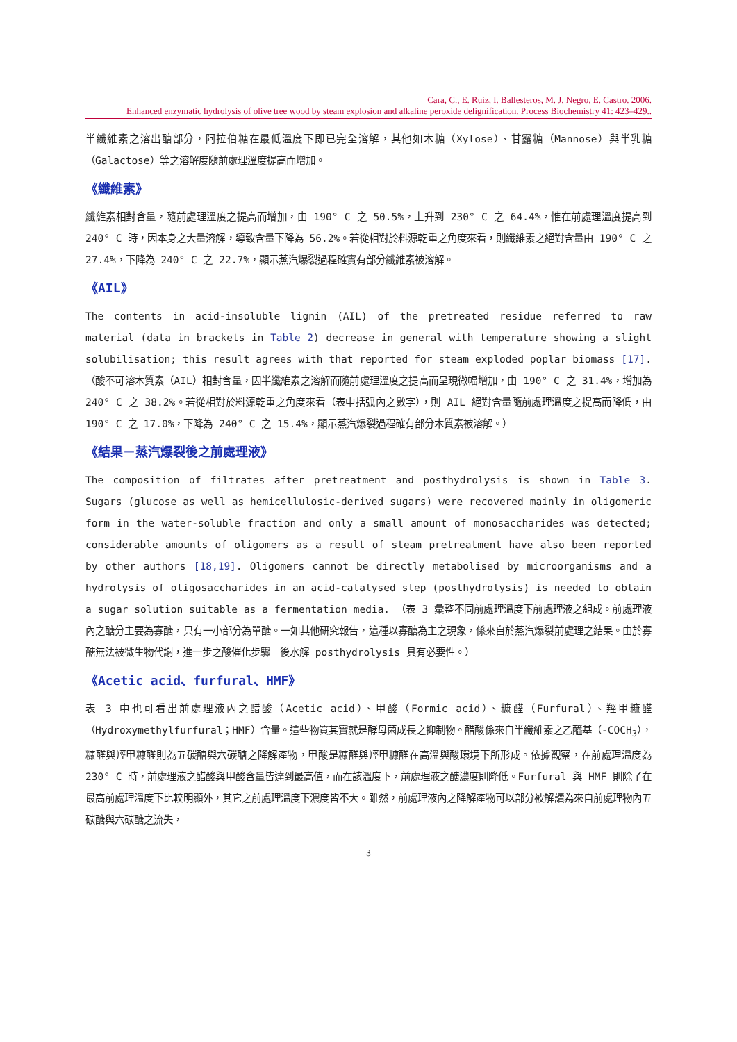Cara, C., E. Ruiz, I. Ballesteros, M. J. Negro, E. Castro. 2006.
Enhanced enzymatic hydrolysis of olive tree wood by steam explosion and alkaline peroxide delignification. Process Biochemistry 41: 423–429..
半纖維素之溶出醣部分，阿拉伯糖在最低溫度下即已完全溶解，其他如木糖（Xylose）、甘露糖（Mannose）與半乳糖（Galactose）等之溶解度隨前處理溫度提高而增加。
《纖維素》
纖維素相對含量，隨前處理溫度之提高而增加，由 190° C 之 50.5%，上升到 230° C 之 64.4%，惟在前處理溫度提高到 240° C 時，因本身之大量溶解，導致含量下降為 56.2%。若從相對於料源乾重之角度來看，則纖維素之絕對含量由 190° C 之 27.4%，下降為 240° C 之 22.7%，顯示蒸汽爆裂過程確實有部分纖維素被溶解。
《AIL》
The contents in acid-insoluble lignin (AIL) of the pretreated residue referred to raw material (data in brackets in Table 2) decrease in general with temperature showing a slight solubilisation; this result agrees with that reported for steam exploded poplar biomass [17].（酸不可溶木質素（AIL）相對含量，因半纖維素之溶解而隨前處理溫度之提高而呈現微幅增加，由 190° C 之 31.4%，增加為 240° C 之 38.2%。若從相對於料源乾重之角度來看（表中括弧內之數字），則 AIL 絕對含量隨前處理溫度之提高而降低，由 190° C 之 17.0%，下降為 240° C 之 15.4%，顯示蒸汽爆裂過程確有部分木質素被溶解。）
《結果－蒸汽爆裂後之前處理液》
The composition of filtrates after pretreatment and posthydrolysis is shown in Table 3. Sugars (glucose as well as hemicellulosic-derived sugars) were recovered mainly in oligomeric form in the water-soluble fraction and only a small amount of monosaccharides was detected; considerable amounts of oligomers as a result of steam pretreatment have also been reported by other authors [18,19]. Oligomers cannot be directly metabolised by microorganisms and a hydrolysis of oligosaccharides in an acid-catalysed step (posthydrolysis) is needed to obtain a sugar solution suitable as a fermentation media. （表 3 彙整不同前處理溫度下前處理液之組成。前處理液內之醣分主要為寡醣，只有一小部分為單醣。一如其他研究報告，這種以寡醣為主之現象，係來自於蒸汽爆裂前處理之結果。由於寡醣無法被微生物代謝，進一步之酸催化步驟－後水解 posthydrolysis 具有必要性。）
《Acetic acid、furfural、HMF》
表 3 中也可看出前處理液內之醋酸（Acetic acid）、甲酸（Formic acid）、糠醛（Furfural）、羥甲糠醛（Hydroxymethylfurfural；HMF）含量。這些物質其實就是酵母菌成長之抑制物。醋酸係來自半纖維素之乙醯基（-COCH<sub>3</sub>），糠醛與羥甲糠醛則為五碳醣與六碳醣之降解產物，甲酸是糠醛與羥甲糠醛在高溫與酸環境下所形成。依據觀察，在前處理溫度為 230° C 時，前處理液之醋酸與甲酸含量皆達到最高值，而在該溫度下，前處理液之醣濃度則降低。Furfural 與 HMF 則除了在最高前處理溫度下比較明顯外，其它之前處理溫度下濃度皆不大。雖然，前處理液內之降解產物可以部分被解讀為來自前處理物內五碳醣與六碳醣之流失，
3